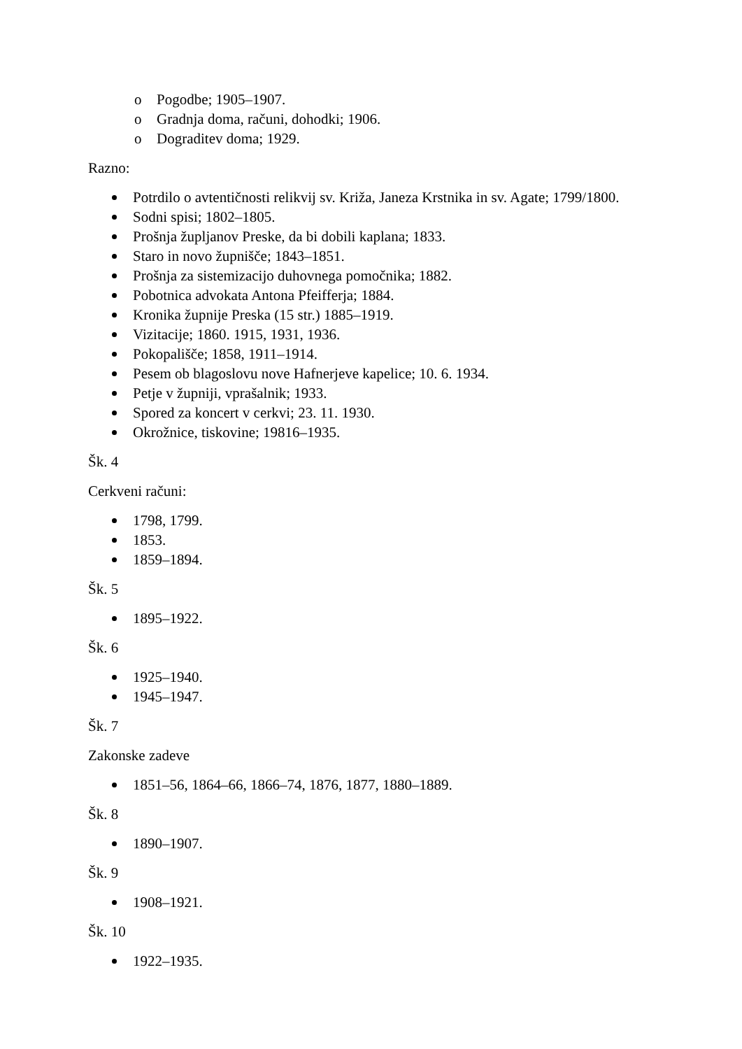o Pogodbe; 1905–1907.
o Gradnja doma, računi, dohodki; 1906.
o Dograditev doma; 1929.
Razno:
Potrdilo o avtentičnosti relikvij sv. Križa, Janeza Krstnika in sv. Agate; 1799/1800.
Sodni spisi; 1802–1805.
Prošnja župljanov Preske, da bi dobili kaplana; 1833.
Staro in novo župnišče; 1843–1851.
Prošnja za sistemizacijo duhovnega pomočnika; 1882.
Pobotnica advokata Antona Pfeifferja; 1884.
Kronika župnije Preska (15 str.) 1885–1919.
Vizitacije; 1860. 1915, 1931, 1936.
Pokopališče; 1858, 1911–1914.
Pesem ob blagoslovu nove Hafnerjeve kapelice; 10. 6. 1934.
Petje v župniji, vprašalnik; 1933.
Spored za koncert v cerkvi; 23. 11. 1930.
Okrožnice, tiskovine; 19816–1935.
Šk. 4
Cerkveni računi:
1798, 1799.
1853.
1859–1894.
Šk. 5
1895–1922.
Šk. 6
1925–1940.
1945–1947.
Šk. 7
Zakonske zadeve
1851–56, 1864–66, 1866–74, 1876, 1877, 1880–1889.
Šk. 8
1890–1907.
Šk. 9
1908–1921.
Šk. 10
1922–1935.